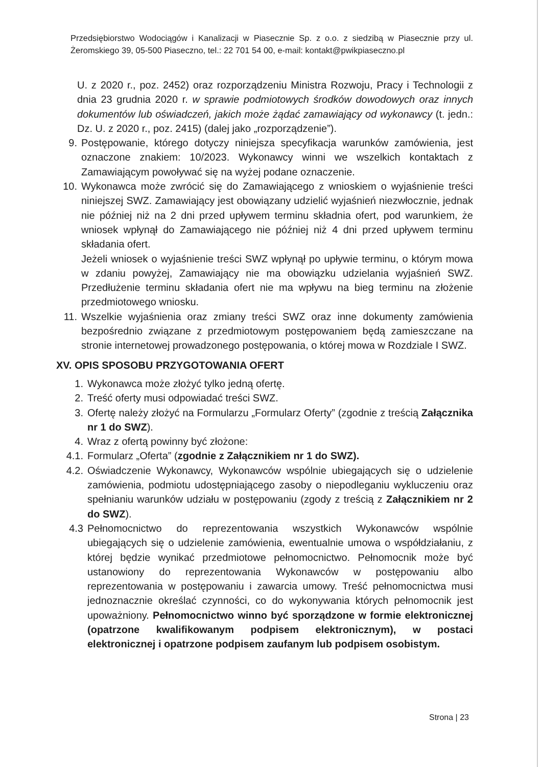Przedsiębiorstwo Wodociągów i Kanalizacji w Piasecznie Sp. z o.o. z siedzibą w Piasecznie przy ul. Żeromskiego 39, 05-500 Piaseczno, tel.: 22 701 54 00, e-mail: kontakt@pwikpiaseczno.pl
U. z 2020 r., poz. 2452) oraz rozporządzeniu Ministra Rozwoju, Pracy i Technologii z dnia 23 grudnia 2020 r. w sprawie podmiotowych środków dowodowych oraz innych dokumentów lub oświadczeń, jakich może żądać zamawiający od wykonawcy (t. jedn.: Dz. U. z 2020 r., poz. 2415) (dalej jako „rozporządzenie”).
9. Postępowanie, którego dotyczy niniejsza specyfikacja warunków zamówienia, jest oznaczone znakiem: 10/2023. Wykonawcy winni we wszelkich kontaktach z Zamawiającym powoływać się na wyżej podane oznaczenie.
10. Wykonawca może zwrócić się do Zamawiającego z wnioskiem o wyjaśnienie treści niniejszej SWZ. Zamawiający jest obowiązany udzielić wyjaśnień niezwłocznie, jednak nie później niż na 2 dni przed upływem terminu składnia ofert, pod warunkiem, że wniosek wpłynął do Zamawiającego nie później niż 4 dni przed upływem terminu składania ofert.
Jeżeli wniosek o wyjaśnienie treści SWZ wpłynął po upływie terminu, o którym mowa w zdaniu powyżej, Zamawiający nie ma obowiązku udzielania wyjaśnień SWZ. Przedłużenie terminu składania ofert nie ma wpływu na bieg terminu na złożenie przedmiotowego wniosku.
11. Wszelkie wyjaśnienia oraz zmiany treści SWZ oraz inne dokumenty zamówienia bezpośrednio związane z przedmiotowym postępowaniem będą zamieszczane na stronie internetowej prowadzonego postępowania, o której mowa w Rozdziale I SWZ.
XV. OPIS SPOSOBU PRZYGOTOWANIA OFERT
1. Wykonawca może złożyć tylko jedną ofertę.
2. Treść oferty musi odpowiadać treści SWZ.
3. Ofertę należy złożyć na Formularzu „Formularz Oferty” (zgodnie z treścią Załącznika nr 1 do SWZ).
4. Wraz z ofertą powinny być złożone:
4.1. Formularz „Oferta” (zgodnie z Załącznikiem nr 1 do SWZ).
4.2. Oświadczenie Wykonawcy, Wykonawców wspólnie ubiegających się o udzielenie zamówienia, podmiotu udostępniającego zasoby o niepodleganiu wykluczeniu oraz spełnianiu warunków udziału w postępowaniu (zgody z treścią z Załącznikiem nr 2 do SWZ).
4.3 Pełnomocnictwo do reprezentowania wszystkich Wykonawców wspólnie ubiegających się o udzielenie zamówienia, ewentualnie umowa o współdziałaniu, z której będzie wynikać przedmiotowe pełnomocnictwo. Pełnomocnik może być ustanowiony do reprezentowania Wykonawców w postępowaniu albo reprezentowania w postępowaniu i zawarcia umowy. Treść pełnomocnictwa musi jednoznacznie określać czynności, co do wykonywania których pełnomocnik jest upoważniony. Pełnomocnictwo winno być sporządzone w formie elektronicznej (opatrzone kwalifikowanym podpisem elektronicznym), w postaci elektronicznej i opatrzone podpisem zaufanym lub podpisem osobistym.
Strona | 23